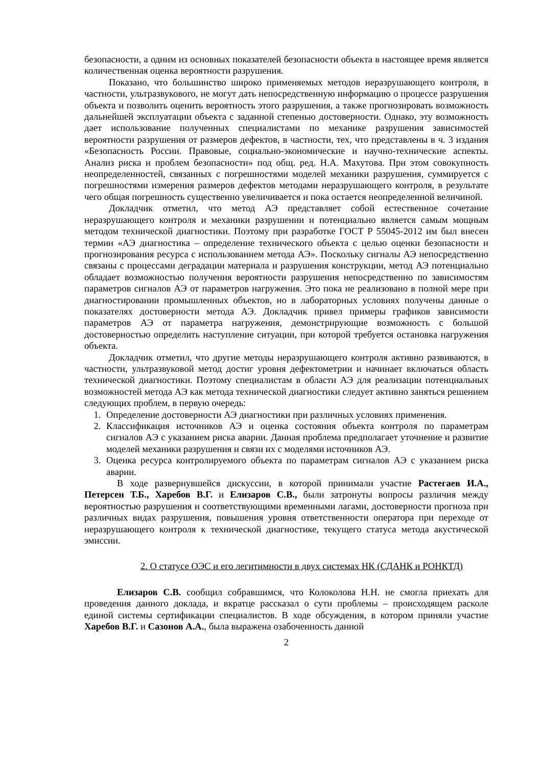безопасности, а одним из основных показателей безопасности объекта в настоящее время является количественная оценка вероятности разрушения.
Показано, что большинство широко применяемых методов неразрушающего контроля, в частности, ультразвукового, не могут дать непосредственную информацию о процессе разрушения объекта и позволить оценить вероятность этого разрушения, а также прогнозировать возможность дальнейшей эксплуатации объекта с заданной степенью достоверности. Однако, эту возможность дает использование полученных специалистами по механике разрушения зависимостей вероятности разрушения от размеров дефектов, в частности, тех, что представлены в ч. 3 издания «Безопасность России. Правовые, социально-экономические и научно-технические аспекты. Анализ риска и проблем безопасности» под общ. ред. Н.А. Махутова. При этом совокупность неопределенностей, связанных с погрешностями моделей механики разрушения, суммируется с погрешностями измерения размеров дефектов методами неразрушающего контроля, в результате чего общая погрешность существенно увеличивается и пока остается неопределенной величиной.
Докладчик отметил, что метод АЭ представляет собой естественное сочетание неразрушающего контроля и механики разрушении и потенциально является самым мощным методом технической диагностики. Поэтому при разработке ГОСТ Р 55045-2012 им был внесен термин «АЭ диагностика – определение технического объекта с целью оценки безопасности и прогнозирования ресурса с использованием метода АЭ». Поскольку сигналы АЭ непосредственно связаны с процессами деградации материала и разрушения конструкции, метод АЭ потенциально обладает возможностью получения вероятности разрушения непосредственно по зависимостям параметров сигналов АЭ от параметров нагружения. Это пока не реализовано в полной мере при диагностировании промышленных объектов, но в лабораторных условиях получены данные о показателях достоверности метода АЭ. Докладчик привел примеры графиков зависимости параметров АЭ от параметра нагружения, демонстрирующие возможность с большой достоверностью определить наступление ситуации, при которой требуется остановка нагружения объекта.
Докладчик отметил, что другие методы неразрушающего контроля активно развиваются, в частности, ультразвуковой метод достиг уровня дефектометрии и начинает включаться область технической диагностики. Поэтому специалистам в области АЭ для реализации потенциальных возможностей метода АЭ как метода технической диагностики следует активно заняться решением следующих проблем, в первую очередь:
1. Определение достоверности АЭ диагностики при различных условиях применения.
2. Классификация источников АЭ и оценка состояния объекта контроля по параметрам сигналов АЭ с указанием риска аварии. Данная проблема предполагает уточнение и развитие моделей механики разрушения и связи их с моделями источников АЭ.
3. Оценка ресурса контролируемого объекта по параметрам сигналов АЭ с указанием риска аварии.
В ходе развернувшейся дискуссии, в которой принимали участие Растегаев И.А., Петерсен Т.Б., Харебов В.Г. и Елизаров С.В., были затронуты вопросы различия между вероятностью разрушения и соответствующими временными лагами, достоверности прогноза при различных видах разрушения, повышения уровня ответственности оператора при переходе от неразрушающего контроля к технической диагностике, текущего статуса метода акустической эмиссии.
2. О статусе ОЭС и его легитимности в двух системах НК (СДАНК и РОНКТД)
Елизаров С.В. сообщил собравшимся, что Колоколова Н.Н. не смогла приехать для проведения данного доклада, и вкратце рассказал о сути проблемы – происходящем расколе единой системы сертификации специалистов. В ходе обсуждения, в котором приняли участие Харебов В.Г. и Сазонов А.А., была выражена озабоченность данной
2